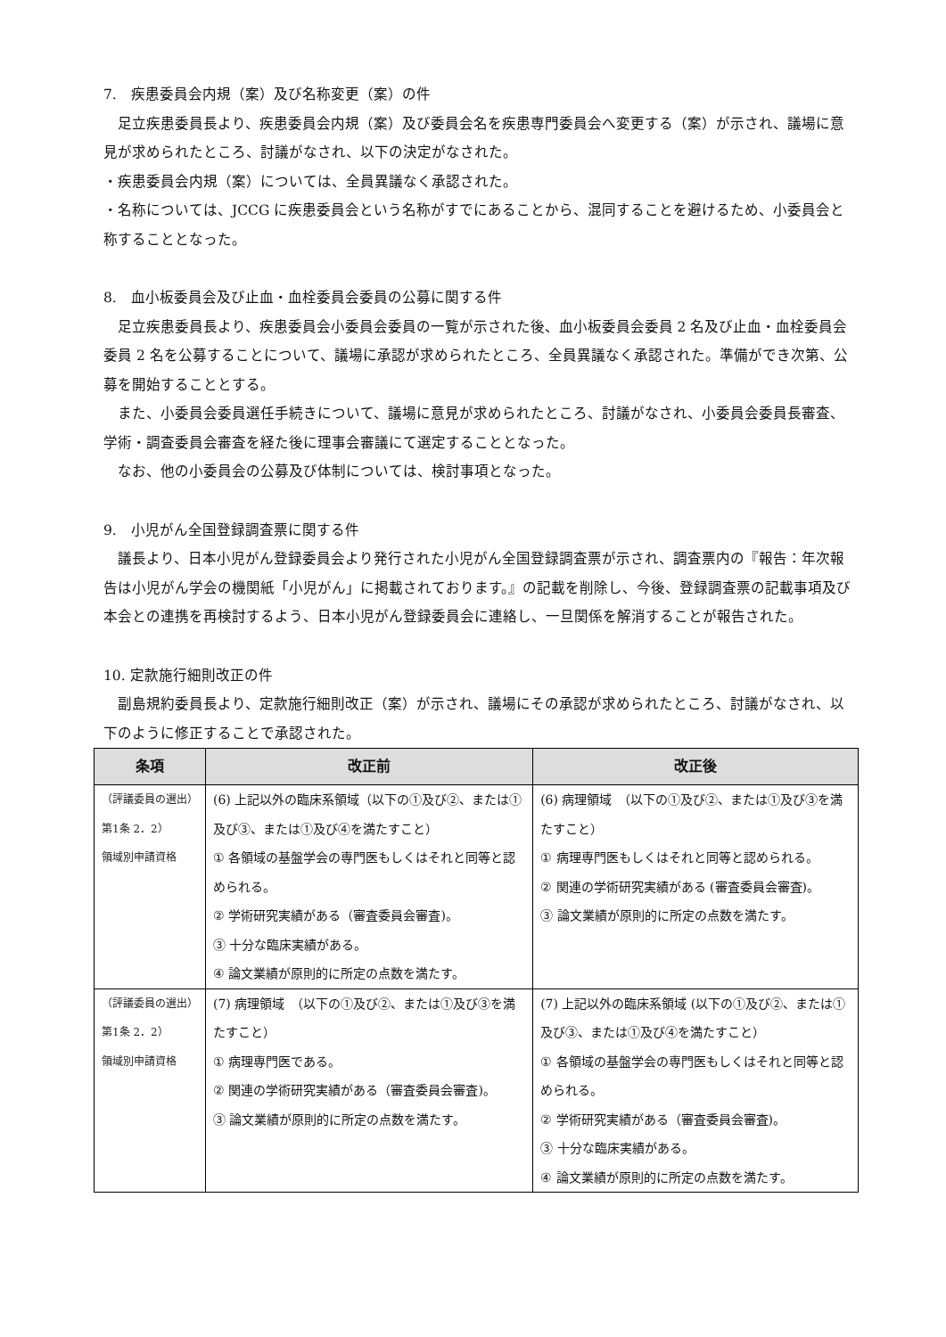7.　疾患委員会内規（案）及び名称変更（案）の件
足立疾患委員長より、疾患委員会内規（案）及び委員会名を疾患専門委員会へ変更する（案）が示され、議場に意見が求められたところ、討議がなされ、以下の決定がなされた。
・疾患委員会内規（案）については、全員異議なく承認された。
・名称については、JCCG に疾患委員会という名称がすでにあることから、混同することを避けるため、小委員会と称することとなった。
8.　血小板委員会及び止血・血栓委員会委員の公募に関する件
足立疾患委員長より、疾患委員会小委員会委員の一覧が示された後、血小板委員会委員 2 名及び止血・血栓委員会委員 2 名を公募することについて、議場に承認が求められたところ、全員異議なく承認された。準備ができ次第、公募を開始することとする。
また、小委員会委員選任手続きについて、議場に意見が求められたところ、討議がなされ、小委員会委員長審査、学術・調査委員会審査を経た後に理事会審議にて選定することとなった。
なお、他の小委員会の公募及び体制については、検討事項となった。
9.　小児がん全国登録調査票に関する件
議長より、日本小児がん登録委員会より発行された小児がん全国登録調査票が示され、調査票内の『報告：年次報告は小児がん学会の機関紙「小児がん」に掲載されております。』の記載を削除し、今後、登録調査票の記載事項及び本会との連携を再検討するよう、日本小児がん登録委員会に連絡し、一旦関係を解消することが報告された。
10. 定款施行細則改正の件
副島規約委員長より、定款施行細則改正（案）が示され、議場にその承認が求められたところ、討議がなされ、以下のように修正することで承認された。
| 条項 | 改正前 | 改正後 |
| --- | --- | --- |
| （評議委員の選出） 第1条 2．2） 領域別申請資格 | (6) 上記以外の臨床系領域（以下の①及び②、または①及び③、または①及び④を満たすこと） ① 各領域の基盤学会の専門医もしくはそれと同等と認められる。 ② 学術研究実績がある（審査委員会審査)。 ③ 十分な臨床実績がある。 ④ 論文業績が原則的に所定の点数を満たす。 | (6) 病理領域 （以下の①及び②、または①及び③を満たすこと） ① 病理専門医もしくはそれと同等と認められる。 ② 関連の学術研究実績がある (審査委員会審査)。 ③ 論文業績が原則的に所定の点数を満たす。 |
| （評議委員の選出） 第1条 2．2） 領域別申請資格 | (7) 病理領域 （以下の①及び②、または①及び③を満たすこと） ① 病理専門医である。 ② 関連の学術研究実績がある（審査委員会審査)。 ③ 論文業績が原則的に所定の点数を満たす。 | (7) 上記以外の臨床系領域 (以下の①及び②、または①及び③、または①及び④を満たすこと） ① 各領域の基盤学会の専門医もしくはそれと同等と認められる。 ② 学術研究実績がある（審査委員会審査)。 ③ 十分な臨床実績がある。 ④ 論文業績が原則的に所定の点数を満たす。 |